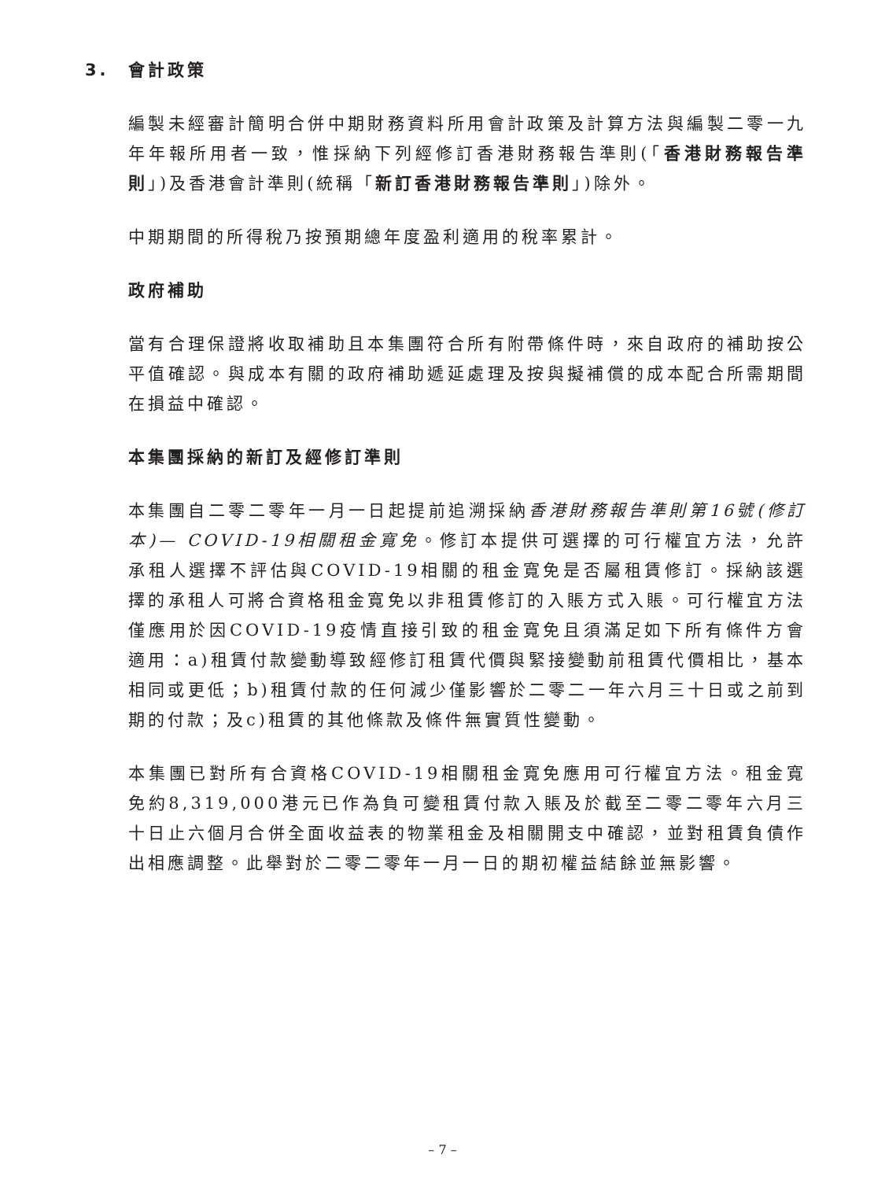3. 會計政策
編製未經審計簡明合併中期財務資料所用會計政策及計算方法與編製二零一九年年報所用者一致，惟採納下列經修訂香港財務報告準則(「香港財務報告準則」)及香港會計準則(統稱「新訂香港財務報告準則」)除外。
中期期間的所得稅乃按預期總年度盈利適用的稅率累計。
政府補助
當有合理保證將收取補助且本集團符合所有附帶條件時，來自政府的補助按公平值確認。與成本有關的政府補助遞延處理及按與擬補償的成本配合所需期間在損益中確認。
本集團採納的新訂及經修訂準則
本集團自二零二零年一月一日起提前追溯採納香港財務報告準則第16號(修訂本)— COVID-19相關租金寬免。修訂本提供可選擇的可行權宜方法，允許承租人選擇不評估與COVID-19相關的租金寬免是否屬租賃修訂。採納該選擇的承租人可將合資格租金寬免以非租賃修訂的入賬方式入賬。可行權宜方法僅應用於因COVID-19疫情直接引致的租金寬免且須滿足如下所有條件方會適用：a)租賃付款變動導致經修訂租賃代價與緊接變動前租賃代價相比，基本相同或更低；b)租賃付款的任何減少僅影響於二零二一年六月三十日或之前到期的付款；及c)租賃的其他條款及條件無實質性變動。
本集團已對所有合資格COVID-19相關租金寬免應用可行權宜方法。租金寬免約8,319,000港元已作為負可變租賃付款入賬及於截至二零二零年六月三十日止六個月合併全面收益表的物業租金及相關開支中確認，並對租賃負債作出相應調整。此舉對於二零二零年一月一日的期初權益結餘並無影響。
– 7 –